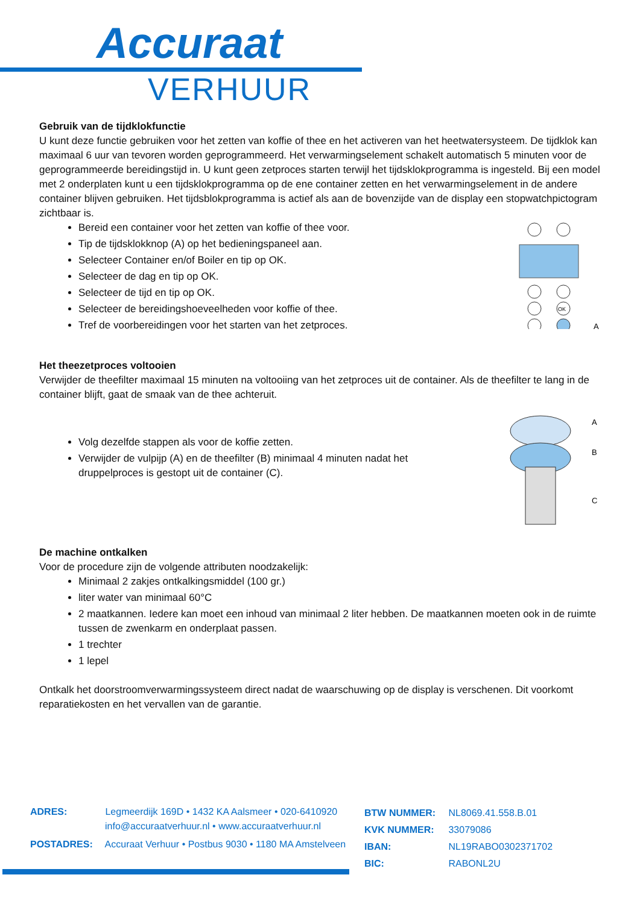Accuraat
VERHUUR
Gebruik van de tijdklokfunctie
U kunt deze functie gebruiken voor het zetten van koffie of thee en het activeren van het heetwatersysteem. De tijdklok kan maximaal 6 uur van tevoren worden geprogrammeerd. Het verwarmingselement schakelt automatisch 5 minuten voor de geprogrammeerde bereidingstijd in. U kunt geen zetproces starten terwijl het tijdsklokprogramma is ingesteld. Bij een model met 2 onderplaten kunt u een tijdsklokprogramma op de ene container zetten en het verwarmingselement in de andere container blijven gebruiken. Het tijdsblokprogramma is actief als aan de bovenzijde van de display een stopwatchpictogram zichtbaar is.
Bereid een container voor het zetten van koffie of thee voor.
Tip de tijdsklokknop (A) op het bedieningspaneel aan.
Selecteer Container en/of Boiler en tip op OK.
Selecteer de dag en tip op OK.
Selecteer de tijd en tip op OK.
Selecteer de bereidingshoeveelheden voor koffie of thee.
Tref de voorbereidingen voor het starten van het zetproces.
OK
A
Het theezetproces voltooien
Verwijder de theefilter maximaal 15 minuten na voltooiing van het zetproces uit de container. Als de theefilter te lang in de container blijft, gaat de smaak van de thee achteruit.
Volg dezelfde stappen als voor de koffie zetten.
Verwijder de vulpijp (A) en de theefilter (B) minimaal 4 minuten nadat het druppelproces is gestopt uit de container (C).
A
B
C
De machine ontkalken
Voor de procedure zijn de volgende attributen noodzakelijk:
Minimaal 2 zakjes ontkalkingsmiddel (100 gr.)
liter water van minimaal 60°C
2 maatkannen. Iedere kan moet een inhoud van minimaal 2 liter hebben. De maatkannen moeten ook in de ruimte tussen de zwenkarm en onderplaat passen.
1 trechter
1 lepel
Ontkalk het doorstroomverwarmingssysteem direct nadat de waarschuwing op de display is verschenen. Dit voorkomt reparatiekosten en het vervallen van de garantie.
ADRES: Legmeerdijk 169D • 1432 KA Aalsmeer • 020-6410920
info@accuraatverhuur.nl • www.accuraatverhuur.nl
POSTADRES: Accuraat Verhuur • Postbus 9030 • 1180 MA Amstelveen
BTW NUMMER: NL8069.41.558.B.01
KVK NUMMER: 33079086
IBAN: NL19RABO0302371702
BIC: RABONL2U